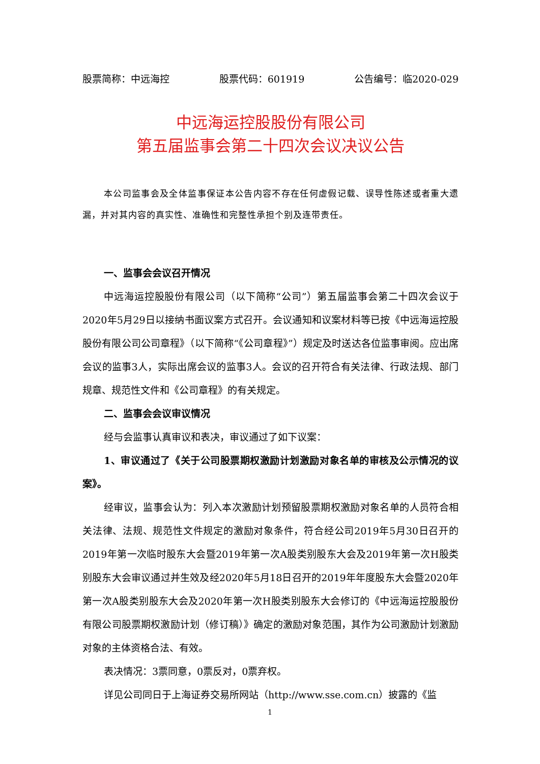股票简称：中远海控 股票代码：601919 公告编号：临2020-029
中远海运控股股份有限公司
第五届监事会第二十四次会议决议公告
本公司监事会及全体监事保证本公告内容不存在任何虚假记载、误导性陈述或者重大遗漏，并对其内容的真实性、准确性和完整性承担个别及连带责任。
一、监事会会议召开情况
中远海运控股股份有限公司（以下简称“公司”）第五届监事会第二十四次会议于2020年5月29日以接纳书面议案方式召开。会议通知和议案材料等已按《中远海运控股股份有限公司公司章程》（以下简称“《公司章程》”）规定及时送达各位监事审阅。应出席会议的监事3人，实际出席会议的监事3人。会议的召开符合有关法律、行政法规、部门规章、规范性文件和《公司章程》的有关规定。
二、监事会会议审议情况
经与会监事认真审议和表决，审议通过了如下议案：
1、审议通过了《关于公司股票期权激励计划激励对象名单的审核及公示情况的议案》。
经审议，监事会认为：列入本次激励计划预留股票期权激励对象名单的人员符合相关法律、法规、规范性文件规定的激励对象条件，符合经公司2019年5月30日召开的2019年第一次临时股东大会暨2019年第一次A股类别股东大会及2019年第一次H股类别股东大会审议通过并生效及经2020年5月18日召开的2019年年度股东大会暨2020年第一次A股类别股东大会及2020年第一次H股类别股东大会修订的《中远海运控股股份有限公司股票期权激励计划（修订稿）》确定的激励对象范围，其作为公司激励计划激励对象的主体资格合法、有效。
表决情况：3票同意，0票反对，0票弃权。
详见公司同日于上海证券交易所网站（http://www.sse.com.cn）披露的《监
1